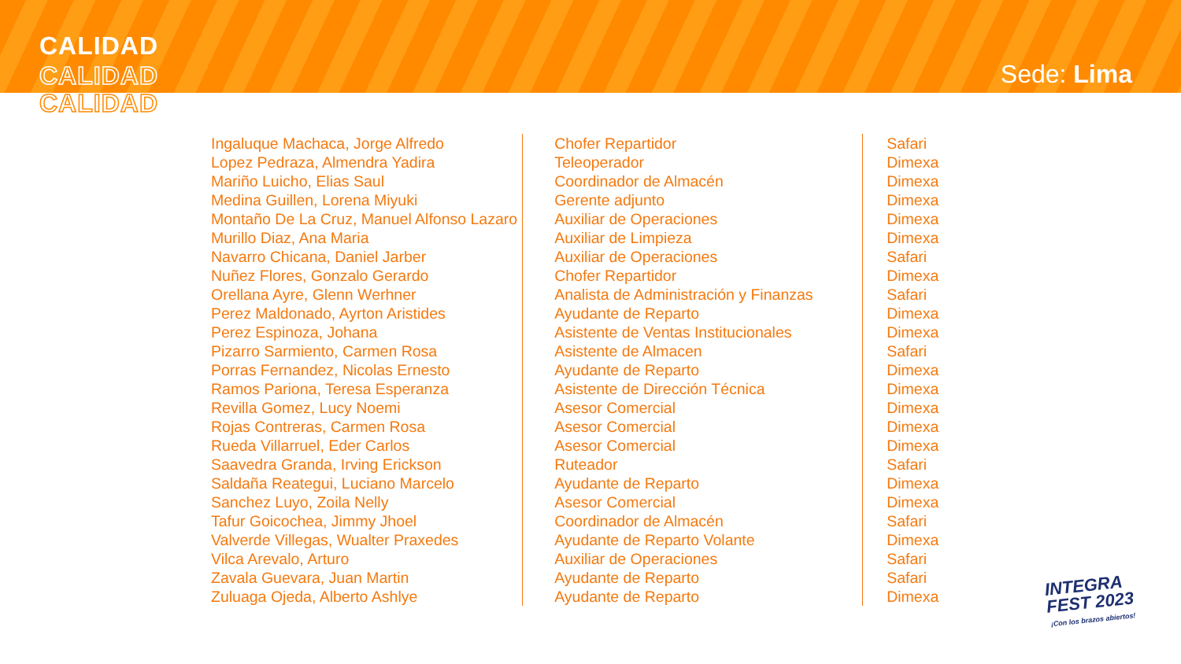CALIDAD
CALIDAD
CALIDAD
Sede: Lima
| Ingaluque Machaca, Jorge Alfredo | Chofer Repartidor | Safari |
| Lopez Pedraza, Almendra Yadira | Teleoperador | Dimexa |
| Mariño Luicho, Elias Saul | Coordinador de Almacén | Dimexa |
| Medina Guillen, Lorena Miyuki | Gerente adjunto | Dimexa |
| Montaño De La Cruz, Manuel Alfonso Lazaro | Auxiliar de Operaciones | Dimexa |
| Murillo Diaz, Ana Maria | Auxiliar de Limpieza | Dimexa |
| Navarro Chicana, Daniel Jarber | Auxiliar de Operaciones | Safari |
| Nuñez Flores, Gonzalo Gerardo | Chofer Repartidor | Dimexa |
| Orellana Ayre, Glenn Werhner | Analista de Administración y Finanzas | Safari |
| Perez Maldonado, Ayrton Aristides | Ayudante de Reparto | Dimexa |
| Perez Espinoza, Johana | Asistente de Ventas Institucionales | Dimexa |
| Pizarro Sarmiento, Carmen Rosa | Asistente de Almacen | Safari |
| Porras Fernandez, Nicolas Ernesto | Ayudante de Reparto | Dimexa |
| Ramos Pariona, Teresa Esperanza | Asistente de Dirección Técnica | Dimexa |
| Revilla Gomez, Lucy Noemi | Asesor Comercial | Dimexa |
| Rojas Contreras, Carmen Rosa | Asesor Comercial | Dimexa |
| Rueda Villarruel, Eder Carlos | Asesor Comercial | Dimexa |
| Saavedra Granda, Irving Erickson | Ruteador | Safari |
| Saldaña Reategui, Luciano Marcelo | Ayudante de Reparto | Dimexa |
| Sanchez Luyo, Zoila Nelly | Asesor Comercial | Dimexa |
| Tafur Goicochea, Jimmy Jhoel | Coordinador de Almacén | Safari |
| Valverde Villegas, Wualter Praxedes | Ayudante de Reparto Volante | Dimexa |
| Vilca Arevalo, Arturo | Auxiliar de Operaciones | Safari |
| Zavala Guevara, Juan Martin | Ayudante de Reparto | Safari |
| Zuluaga Ojeda, Alberto Ashlye | Ayudante de Reparto | Dimexa |
INTEGRA
FEST 2023
¡Con los brazos abiertos!